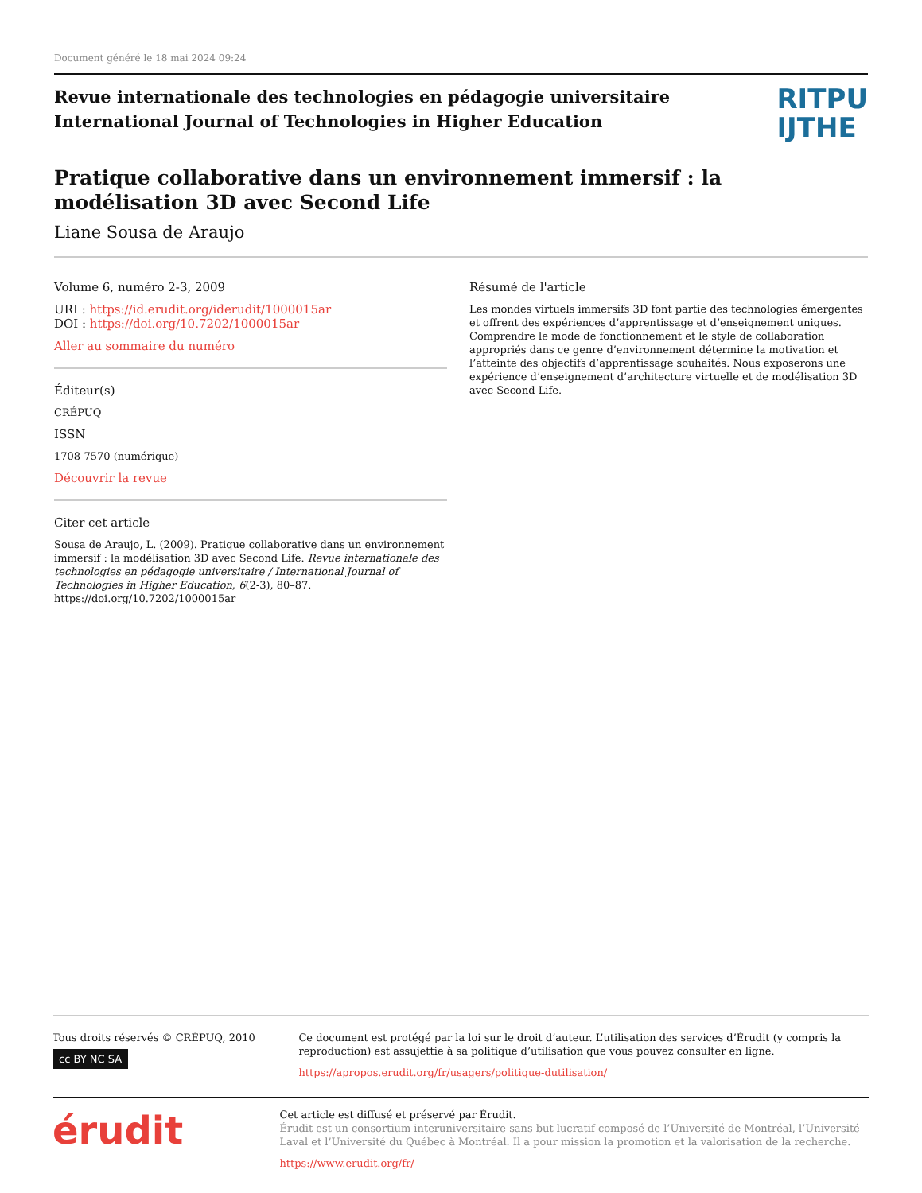Document généré le 18 mai 2024 09:24
Revue internationale des technologies en pédagogie universitaire
International Journal of Technologies in Higher Education
RITPU
IJTHE
Pratique collaborative dans un environnement immersif : la modélisation 3D avec Second Life
Liane Sousa de Araujo
Volume 6, numéro 2-3, 2009
URI : https://id.erudit.org/iderudit/1000015ar
DOI : https://doi.org/10.7202/1000015ar
Aller au sommaire du numéro
Éditeur(s)
CRÉPUQ
ISSN
1708-7570 (numérique)
Découvrir la revue
Citer cet article
Sousa de Araujo, L. (2009). Pratique collaborative dans un environnement immersif : la modélisation 3D avec Second Life. Revue internationale des technologies en pédagogie universitaire / International Journal of Technologies in Higher Education, 6(2-3), 80–87. https://doi.org/10.7202/1000015ar
Résumé de l'article
Les mondes virtuels immersifs 3D font partie des technologies émergentes et offrent des expériences d’apprentissage et d’enseignement uniques. Comprendre le mode de fonctionnement et le style de collaboration appropriés dans ce genre d’environnement détermine la motivation et l’atteinte des objectifs d’apprentissage souhaités. Nous exposerons une expérience d’enseignement d’architecture virtuelle et de modélisation 3D avec Second Life.
Tous droits réservés © CRÉPUQ, 2010
cc BY NC SA
Ce document est protégé par la loi sur le droit d’auteur. L’utilisation des services d’Érudit (y compris la reproduction) est assujettie à sa politique d’utilisation que vous pouvez consulter en ligne.
https://apropos.erudit.org/fr/usagers/politique-dutilisation/
érudit
Cet article est diffusé et préservé par Érudit.
Érudit est un consortium interuniversitaire sans but lucratif composé de l’Université de Montréal, l’Université Laval et l’Université du Québec à Montréal. Il a pour mission la promotion et la valorisation de la recherche.
https://www.erudit.org/fr/